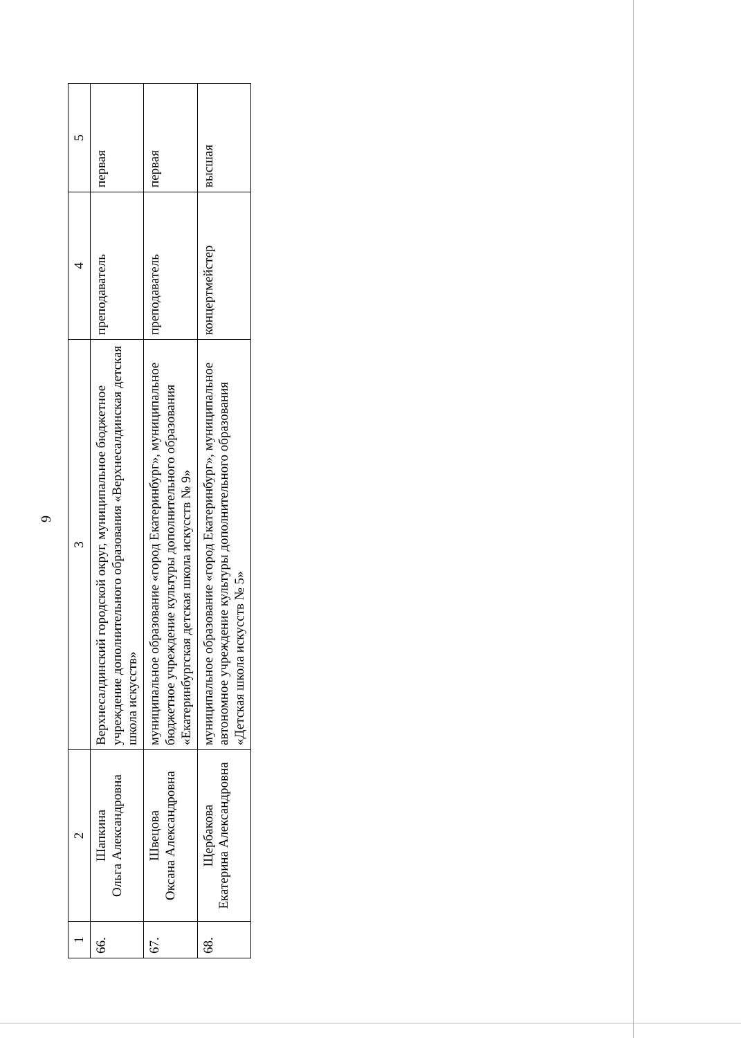9
| 1 | 2 | 3 | 4 | 5 |
| 66. | Шапкина Ольга Александровна | Верхнесалдинский городской округ, муниципальное бюджетное учреждение дополнительного образования «Верхнесалдинская детская школа искусств» | преподаватель | первая |
| 67. | Швецова Оксана Александровна | муниципальное образование «город Екатеринбург», муниципальное бюджетное учреждение культуры дополнительного образования «Екатеринбургская детская школа искусств № 9» | преподаватель | первая |
| 68. | Щербакова Екатерина Александровна | муниципальное образование «город Екатеринбург», муниципальное автономное учреждение культуры дополнительного образования «Детская школа искусств № 5» | концертмейстер | высшая |